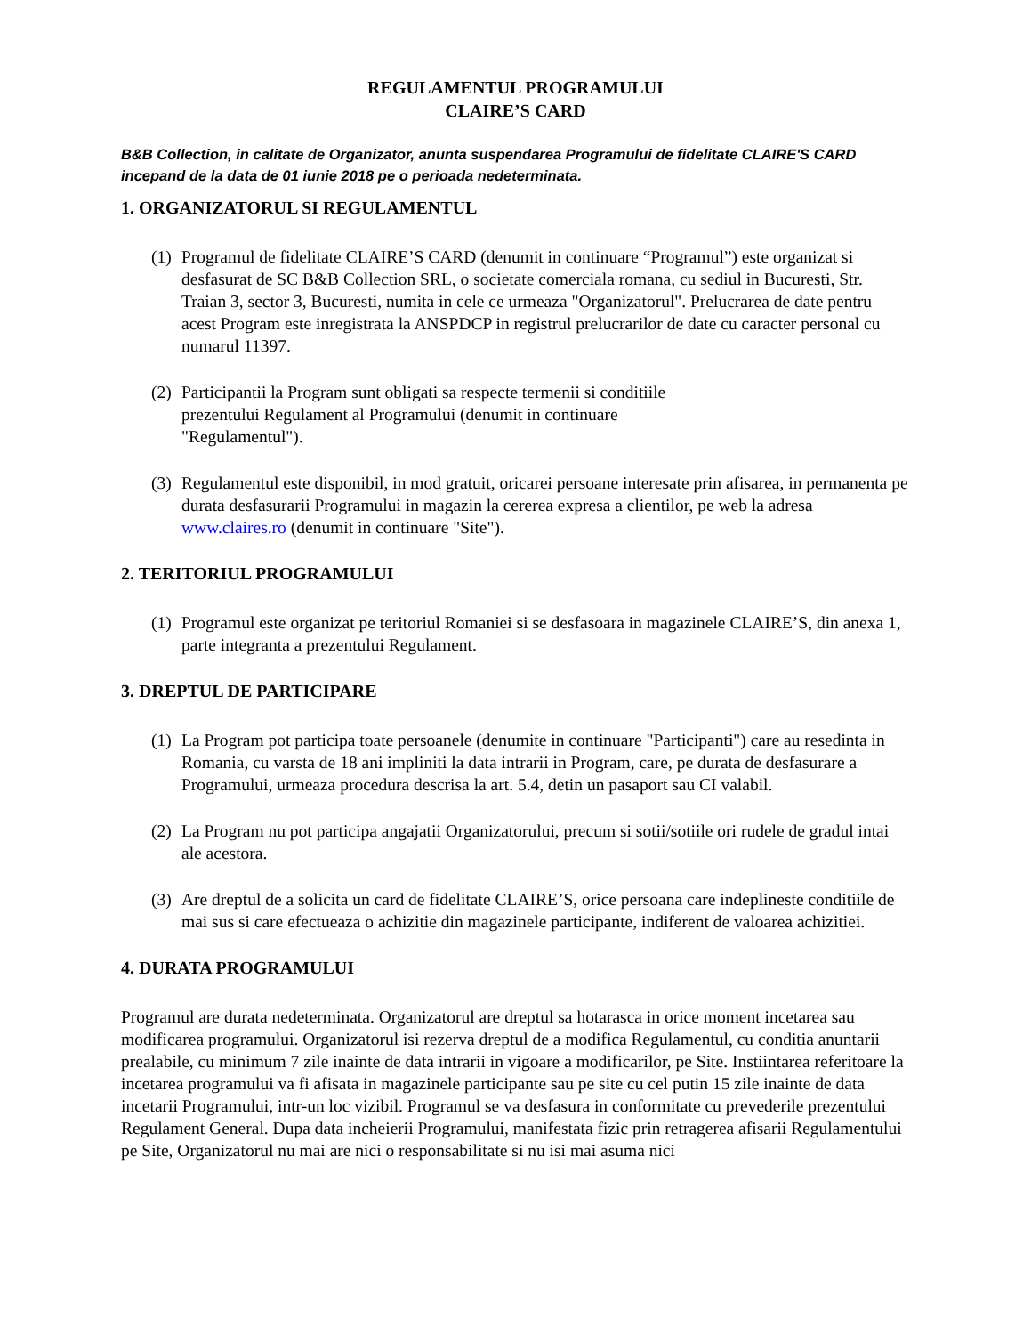REGULAMENTUL PROGRAMULUI
CLAIRE’S CARD
B&B Collection, in calitate de Organizator, anunta suspendarea Programului de fidelitate CLAIRE'S CARD incepand de la data de 01 iunie 2018 pe o perioada nedeterminata.
1. ORGANIZATORUL SI REGULAMENTUL
(1) Programul de fidelitate CLAIRE’S CARD (denumit in continuare “Programul”) este organizat si desfasurat de SC B&B Collection SRL, o societate comerciala romana, cu sediul in Bucuresti, Str. Traian 3, sector 3, Bucuresti, numita in cele ce urmeaza "Organizatorul". Prelucrarea de date pentru acest Program este inregistrata la ANSPDCP in registrul prelucrarilor de date cu caracter personal cu numarul 11397.
(2) Participantii la Program sunt obligati sa respecte termenii si conditiile
prezentului Regulament al Programului (denumit in continuare
"Regulamentul").
(3) Regulamentul este disponibil, in mod gratuit, oricarei persoane interesate prin afisarea, in permanenta pe durata desfasurarii Programului in magazin la cererea expresa a clientilor, pe web la adresa www.claires.ro (denumit in continuare "Site").
2. TERITORIUL PROGRAMULUI
(1) Programul este organizat pe teritoriul Romaniei si se desfasoara in magazinele CLAIRE’S, din anexa 1, parte integranta a prezentului Regulament.
3. DREPTUL DE PARTICIPARE
(1) La Program pot participa toate persoanele (denumite in continuare "Participanti") care au resedinta in Romania, cu varsta de 18 ani impliniti la data intrarii in Program, care, pe durata de desfasurare a Programului, urmeaza procedura descrisa la art. 5.4, detin un pasaport sau CI valabil.
(2) La Program nu pot participa angajatii Organizatorului, precum si sotii/sotiile ori rudele de gradul intai ale acestora.
(3) Are dreptul de a solicita un card de fidelitate CLAIRE’S, orice persoana care indeplineste conditiile de mai sus si care efectueaza o achizitie din magazinele participante, indiferent de valoarea achizitiei.
4. DURATA PROGRAMULUI
Programul are durata nedeterminata. Organizatorul are dreptul sa hotarasca in orice moment incetarea sau modificarea programului. Organizatorul isi rezerva dreptul de a modifica Regulamentul, cu conditia anuntarii prealabile, cu minimum 7 zile inainte de data intrarii in vigoare a modificarilor, pe Site. Instiintarea referitoare la incetarea programului va fi afisata in magazinele participante sau pe site cu cel putin 15 zile inainte de data incetarii Programului, intr-un loc vizibil. Programul se va desfasura in conformitate cu prevederile prezentului Regulament General. Dupa data incheierii Programului, manifestata fizic prin retragerea afisarii Regulamentului pe Site, Organizatorul nu mai are nici o responsabilitate si nu isi mai asuma nici